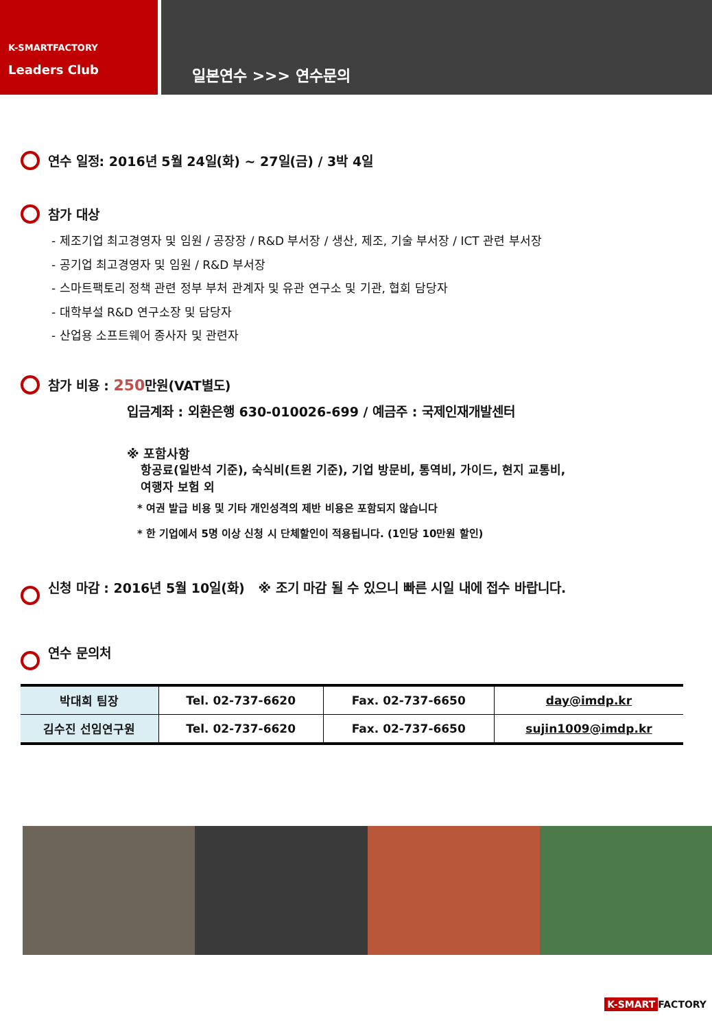K-SMARTFACTORY
Leaders Club
일본연수 >>> 연수문의
연수 일정: 2016년 5월 24일(화) ~ 27일(금) / 3박 4일
참가 대상
- 제조기업 최고경영자 및 임원 / 공장장 / R&D 부서장 / 생산, 제조, 기술 부서장 / ICT 관련 부서장
- 공기업 최고경영자 및 임원 / R&D 부서장
- 스마트팩토리 정책 관련 정부 부처 관계자 및 유관 연구소 및 기관, 협회 담당자
- 대학부설 R&D 연구소장 및 담당자
- 산업용 소프트웨어 종사자 및 관련자
참가 비용 : 250만원(VAT별도)
입금계좌 : 외환은행 630-010026-699 / 예금주 : 국제인재개발센터
※ 포함사항
항공료(일반석 기준), 숙식비(트윈 기준), 기업 방문비, 통역비, 가이드, 현지 교통비,
여행자 보험 외
* 여권 발급 비용 및 기타 개인성격의 제반 비용은 포함되지 않습니다
* 한 기업에서 5명 이상 신청 시 단체할인이 적용됩니다. (1인당 10만원 할인)
신청 마감 : 2016년 5월 10일(화) ※ 조기 마감 될 수 있으니 빠른 시일 내에 접수 바랍니다.
연수 문의처
| 박대희 팀장 | Tel. 02-737-6620 | Fax. 02-737-6650 | day@imdp.kr |
| 김수진 선임연구원 | Tel. 02-737-6620 | Fax. 02-737-6650 | sujin1009@imdp.kr |
K-SMART FACTORY